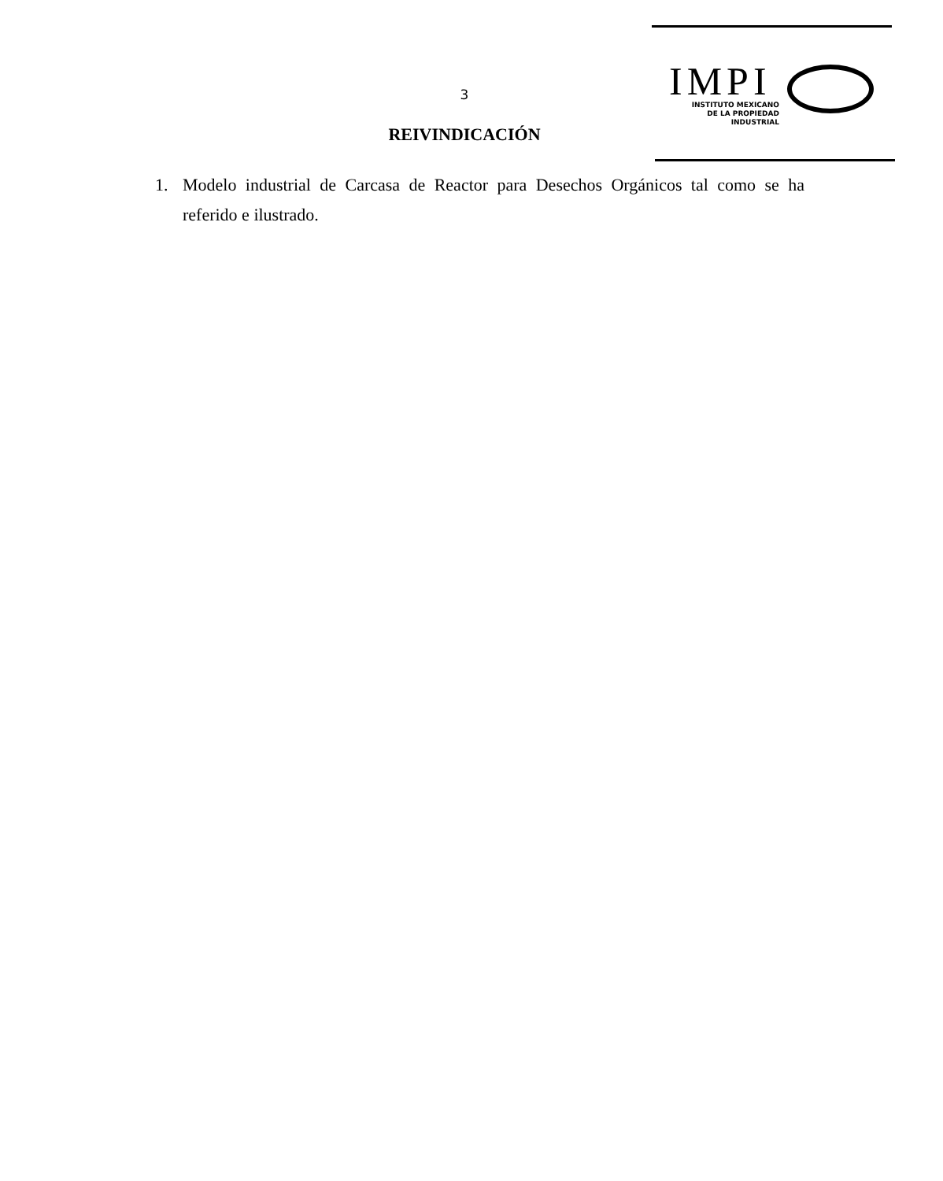IMPI
INSTITUTO MEXICANO
DE LA PROPIEDAD
INDUSTRIAL
3
REIVINDICACIÓN
1. Modelo industrial de Carcasa de Reactor para Desechos Orgánicos tal como se ha referido e ilustrado.